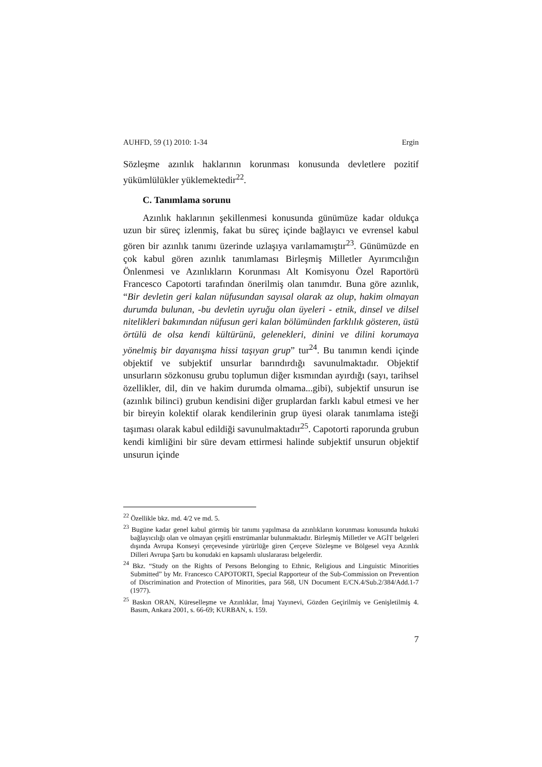AUHFD, 59 (1) 2010: 1-34 Ergin
Sözleşme azınlık haklarının korunması konusunda devletlere pozitif yükümlülükler yüklemektedir<sup>22</sup>.
C. Tanımlama sorunu
Azınlık haklarının şekillenmesi konusunda günümüze kadar oldukça uzun bir süreç izlenmiş, fakat bu süreç içinde bağlayıcı ve evrensel kabul gören bir azınlık tanımı üzerinde uzlaşıya varılamamıştır<sup>23</sup>. Günümüzde en çok kabul gören azınlık tanımlaması Birleşmiş Milletler Ayırımcılığın Önlenmesi ve Azınlıkların Korunması Alt Komisyonu Özel Raportörü Francesco Capotorti tarafından önerilmiş olan tanımdır. Buna göre azınlık, “Bir devletin geri kalan nüfusundan sayısal olarak az olup, hakim olmayan durumda bulunan, -bu devletin uyruğu olan üyeleri - etnik, dinsel ve dilsel nitelikleri bakımından nüfusun geri kalan bölümünden farklılık gösteren, üstü örtülü de olsa kendi kültürünü, gelenekleri, dinini ve dilini korumaya yönelmiş bir dayanışma hissi taşıyan grup” tur<sup>24</sup>. Bu tanımın kendi içinde objektif ve subjektif unsurlar barındırdığı savunulmaktadır. Objektif unsurların sözkonusu grubu toplumun diğer kısmından ayırdığı (sayı, tarihsel özellikler, dil, din ve hakim durumda olmama...gibi), subjektif unsurun ise (azınlık bilinci) grubun kendisini diğer gruplardan farklı kabul etmesi ve her bir bireyin kolektif olarak kendilerinin grup üyesi olarak tanımlama isteği taşıması olarak kabul edildiği savunulmaktadır<sup>25</sup>. Capotorti raporunda grubun kendi kimliğini bir süre devam ettirmesi halinde subjektif unsurun objektif unsurun içinde
<sup>22</sup> Özellikle bkz. md. 4/2 ve md. 5.
<sup>23</sup> Bugüne kadar genel kabul görmüş bir tanımı yapılmasa da azınlıkların korunması konusunda hukuki bağlayıcılığı olan ve olmayan çeşitli enstrümanlar bulunmaktadır. Birleşmiş Milletler ve AGİT belgeleri dışında Avrupa Konseyi çerçevesinde yürürlüğe giren Çerçeve Sözleşme ve Bölgesel veya Azınlık Dilleri Avrupa Şartı bu konudaki en kapsamlı uluslararası belgelerdir.
<sup>24</sup> Bkz. “Study on the Rights of Persons Belonging to Ethnic, Religious and Linguistic Minorities Submitted” by Mr. Francesco CAPOTORTI, Special Rapporteur of the Sub-Commission on Prevention of Discrimination and Protection of Minorities, para 568, UN Document E/CN.4/Sub.2/384/Add.1-7 (1977).
<sup>25</sup> Baskın ORAN, Küreselleşme ve Azınlıklar, İmaj Yayınevi, Gözden Geçirilmiş ve Genişletilmiş 4. Basım, Ankara 2001, s. 66-69; KURBAN, s. 159.
7